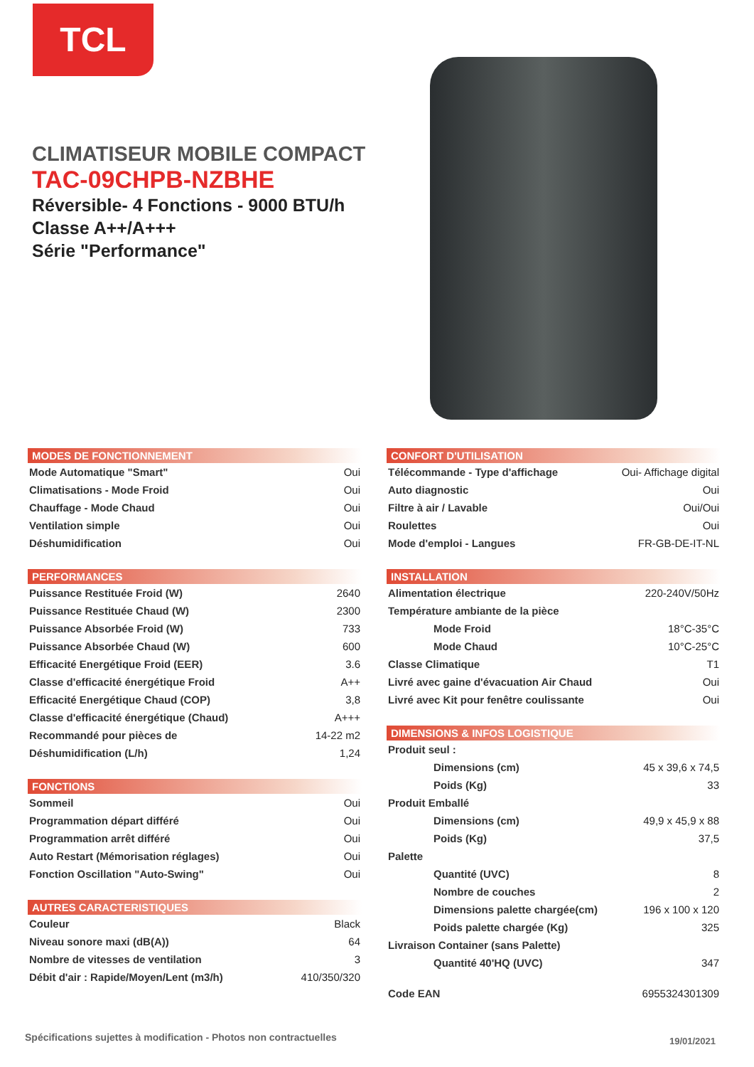TCL
CLIMATISEUR MOBILE COMPACT
TAC-09CHPB-NZBHE
Réversible- 4 Fonctions - 9000 BTU/h
Classe A++/A+++
Série "Performance"
MODES DE FONCTIONNEMENT
| Mode Automatique "Smart" | Oui |
| Climatisations - Mode Froid | Oui |
| Chauffage - Mode Chaud | Oui |
| Ventilation simple | Oui |
| Déshumidification | Oui |
PERFORMANCES
| Puissance Restituée Froid (W) | 2640 |
| Puissance Restituée Chaud (W) | 2300 |
| Puissance Absorbée Froid (W) | 733 |
| Puissance Absorbée Chaud (W) | 600 |
| Efficacité Energétique Froid (EER) | 3.6 |
| Classe d'efficacité énergétique Froid | A++ |
| Efficacité Energétique Chaud (COP) | 3,8 |
| Classe d'efficacité énergétique (Chaud) | A+++ |
| Recommandé pour pièces de | 14-22 m2 |
| Déshumidification (L/h) | 1,24 |
FONCTIONS
| Sommeil | Oui |
| Programmation départ différé | Oui |
| Programmation arrêt différé | Oui |
| Auto Restart (Mémorisation réglages) | Oui |
| Fonction Oscillation "Auto-Swing" | Oui |
AUTRES CARACTERISTIQUES
| Couleur | Black |
| Niveau sonore maxi (dB(A)) | 64 |
| Nombre de vitesses de ventilation | 3 |
| Débit d'air : Rapide/Moyen/Lent (m3/h) | 410/350/320 |
CONFORT D'UTILISATION
| Télécommande - Type d'affichage | Oui- Affichage digital |
| Auto diagnostic | Oui |
| Filtre à air / Lavable | Oui/Oui |
| Roulettes | Oui |
| Mode d'emploi - Langues | FR-GB-DE-IT-NL |
INSTALLATION
| Alimentation électrique | 220-240V/50Hz |
| Température ambiante de la pièce | |
| Mode Froid | 18°C-35°C |
| Mode Chaud | 10°C-25°C |
| Classe Climatique | T1 |
| Livré avec gaine d'évacuation Air Chaud | Oui |
| Livré avec Kit pour fenêtre coulissante | Oui |
DIMENSIONS & INFOS LOGISTIQUE
| Produit seul : | |
| Dimensions (cm) | 45 x 39,6 x 74,5 |
| Poids (Kg) | 33 |
| Produit Emballé | |
| Dimensions (cm) | 49,9 x 45,9 x 88 |
| Poids (Kg) | 37,5 |
| Palette | |
| Quantité (UVC) | 8 |
| Nombre de couches | 2 |
| Dimensions palette chargée(cm) | 196 x 100 x 120 |
| Poids palette chargée (Kg) | 325 |
| Livraison Container (sans Palette) | |
| Quantité 40'HQ (UVC) | 347 |
| Code EAN | 6955324301309 |
Spécifications sujettes à modification - Photos non contractuelles
19/01/2021